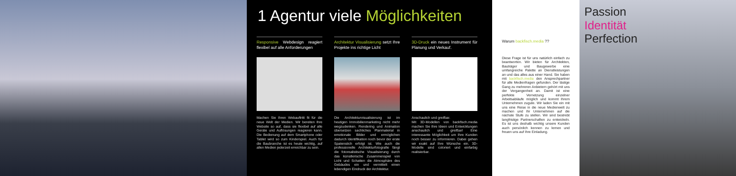1 Agentur viele Möglichkeiten
Responsive Webdesign reagiert flexibel auf alle Anforderungen
Machen Sie Ihren Webauftritt fit für die neue Welt der Medien. Wir bereiten Ihre Website so auf, dass sie flexibel auf alle Geräte und Auflösungen reagieren kann. Die Bedienung auf dem Smartphone oder Tablet wird so zum Kinderspiel. Auch für die Baubranche ist es heute wichtig, auf allen Medien jederzeit erreichbar zu sein.
Architektur Visualisierung setzt Ihre Projekte ins richtige Licht
Die Architekturvisualisierung ist im heutigen Immobilienmarketing nicht mehr wegzudenken. Rendering und Animation übersetzen sachliches Planmaterial in emotionale Bilder und ermöglichen dadurch Identifikation noch bevor der erste Spatenstich erfolgt ist. Wie auch die professionelle Architekturfotografie fängt die fotorealistische Visualisierung durch das künstlerische Zusammenspiel von Licht und Schatten die Atmosphäre des Gebäudes ein und vermittelt einen lebendigen Eindruck der Architektur.
3D-Druck ein neues Instrument für Planung und Verkauf.
Anschaulich und greifbar.
Mit 3D-Modellen von backfisch.media machen Sie Ihre Ideen und Entwicklungen anschaulich und greifbar! Eine interessante Möglichkeit um Ihre Kunden noch besser zu informieren. Dabei gehen wir exakt auf Ihre Wünsche ein. 3D-Modelle sind coloriert und einfarbig realisierbar.
Warum backfisch.media ??
Diese Frage ist für uns natürlich einfach zu beantworten. Wir bieten für Architekten, Bauträger und Baugewerbe eine umfangreiche Palette an Dienstleistungen an und das alles aus einer Hand. Sie haben mit backfisch.media den Ansprechpartner für alle Medienfragen gefunden. Der lästige Gang zu mehreren Anbietern gehört mit uns der Vergangenheit an. Damit ist eine perfekte Vernetzung einzelner Arbeitsabläufe möglich und kommt Ihrem Unternehmen zugute. Wir laden Sie ein mit uns eine Reise in die neue Medienwelt zu machen und Ihr Unternehmen auf die nächste Stufe zu stellen. Wir sind bestrebt langfristige Partnerschaften zu entwickeln. Es ist uns deshalb wichtig unsere Kunden auch persönlich kennen zu lernen und freuen uns auf Ihre Einladung.
Passion
Identität
Perfection